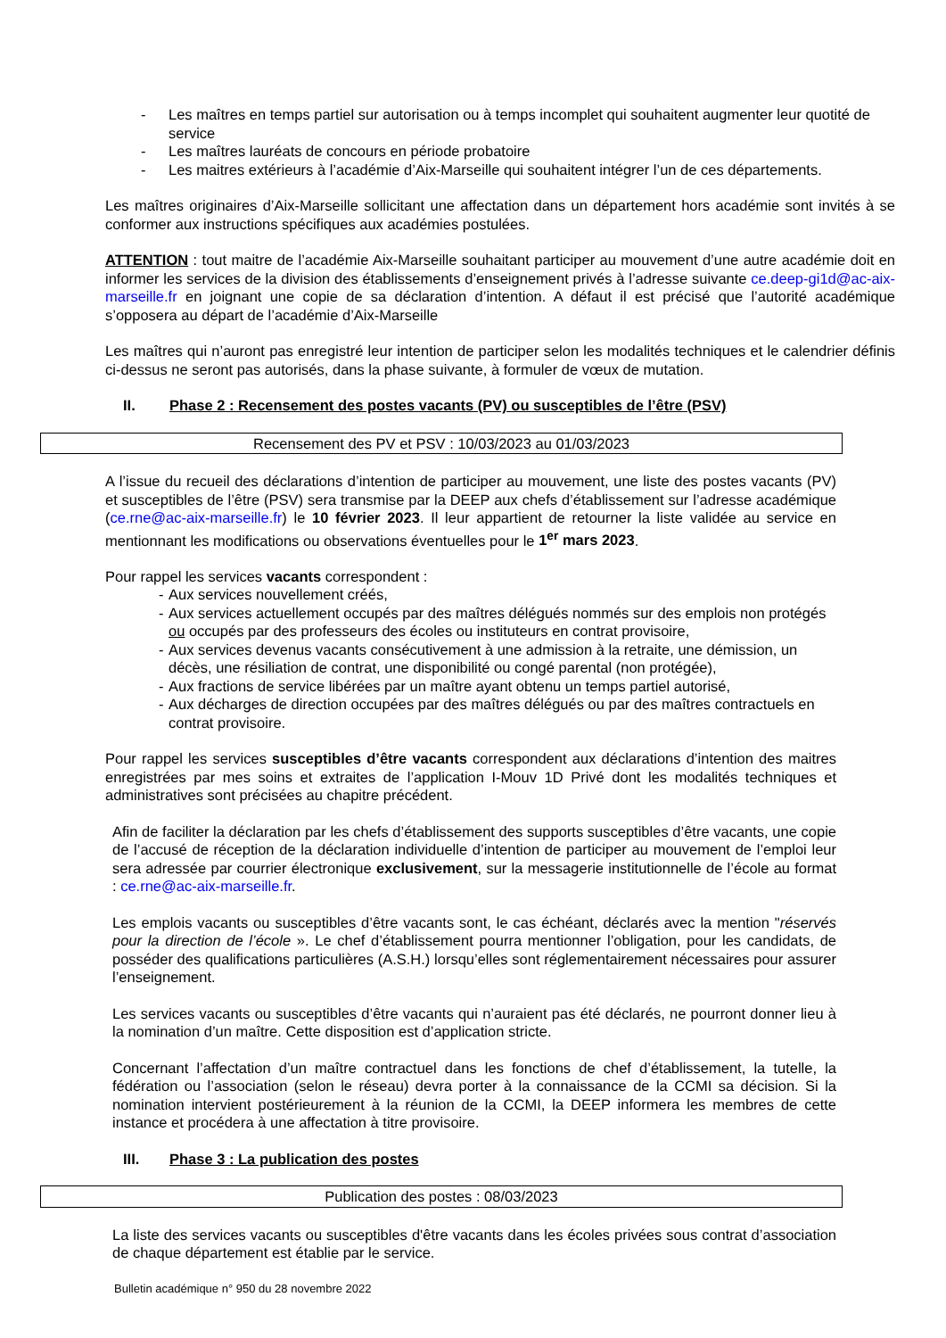- Les maîtres en temps partiel sur autorisation ou à temps incomplet qui souhaitent augmenter leur quotité de service
- Les maîtres lauréats de concours en période probatoire
- Les maitres extérieurs à l’académie d’Aix-Marseille qui souhaitent intégrer l’un de ces départements.
Les maîtres originaires d’Aix-Marseille sollicitant une affectation dans un département hors académie sont invités à se conformer aux instructions spécifiques aux académies postulées.
ATTENTION : tout maitre de l’académie Aix-Marseille souhaitant participer au mouvement d’une autre académie doit en informer les services de la division des établissements d’enseignement privés à l’adresse suivante ce.deep-gi1d@ac-aix-marseille.fr en joignant une copie de sa déclaration d’intention. A défaut il est précisé que l’autorité académique s’opposera au départ de l’académie d’Aix-Marseille
Les maîtres qui n’auront pas enregistré leur intention de participer selon les modalités techniques et le calendrier définis ci-dessus ne seront pas autorisés, dans la phase suivante, à formuler de vœux de mutation.
II. Phase 2 : Recensement des postes vacants (PV) ou susceptibles de l’être (PSV)
Recensement des PV et PSV : 10/03/2023 au 01/03/2023
A l’issue du recueil des déclarations d’intention de participer au mouvement, une liste des postes vacants (PV) et susceptibles de l’être (PSV) sera transmise par la DEEP aux chefs d’établissement sur l’adresse académique (ce.rne@ac-aix-marseille.fr) le 10 février 2023. Il leur appartient de retourner la liste validée au service en mentionnant les modifications ou observations éventuelles pour le 1<sup>er</sup> mars 2023.
Pour rappel les services vacants correspondent :
- Aux services nouvellement créés,
- Aux services actuellement occupés par des maîtres délégués nommés sur des emplois non protégés ou occupés par des professeurs des écoles ou instituteurs en contrat provisoire,
- Aux services devenus vacants consécutivement à une admission à la retraite, une démission, un décès, une résiliation de contrat, une disponibilité ou congé parental (non protégée),
- Aux fractions de service libérées par un maître ayant obtenu un temps partiel autorisé,
- Aux décharges de direction occupées par des maîtres délégués ou par des maîtres contractuels en contrat provisoire.
Pour rappel les services susceptibles d’être vacants correspondent aux déclarations d’intention des maitres enregistrées par mes soins et extraites de l’application I-Mouv 1D Privé dont les modalités techniques et administratives sont précisées au chapitre précédent.
Afin de faciliter la déclaration par les chefs d’établissement des supports susceptibles d’être vacants, une copie de l’accusé de réception de la déclaration individuelle d’intention de participer au mouvement de l’emploi leur sera adressée par courrier électronique exclusivement, sur la messagerie institutionnelle de l’école au format : ce.rne@ac-aix-marseille.fr.
Les emplois vacants ou susceptibles d’être vacants sont, le cas échéant, déclarés avec la mention "réservés pour la direction de l’école ». Le chef d’établissement pourra mentionner l’obligation, pour les candidats, de posséder des qualifications particulières (A.S.H.) lorsqu’elles sont réglementairement nécessaires pour assurer l’enseignement.
Les services vacants ou susceptibles d’être vacants qui n’auraient pas été déclarés, ne pourront donner lieu à la nomination d’un maître. Cette disposition est d’application stricte.
Concernant l’affectation d’un maître contractuel dans les fonctions de chef d’établissement, la tutelle, la fédération ou l’association (selon le réseau) devra porter à la connaissance de la CCMI sa décision. Si la nomination intervient postérieurement à la réunion de la CCMI, la DEEP informera les membres de cette instance et procédera à une affectation à titre provisoire.
III. Phase 3 : La publication des postes
Publication des postes : 08/03/2023
La liste des services vacants ou susceptibles d'être vacants dans les écoles privées sous contrat d’association de chaque département est établie par le service.
Bulletin académique n° 950 du 28 novembre 2022